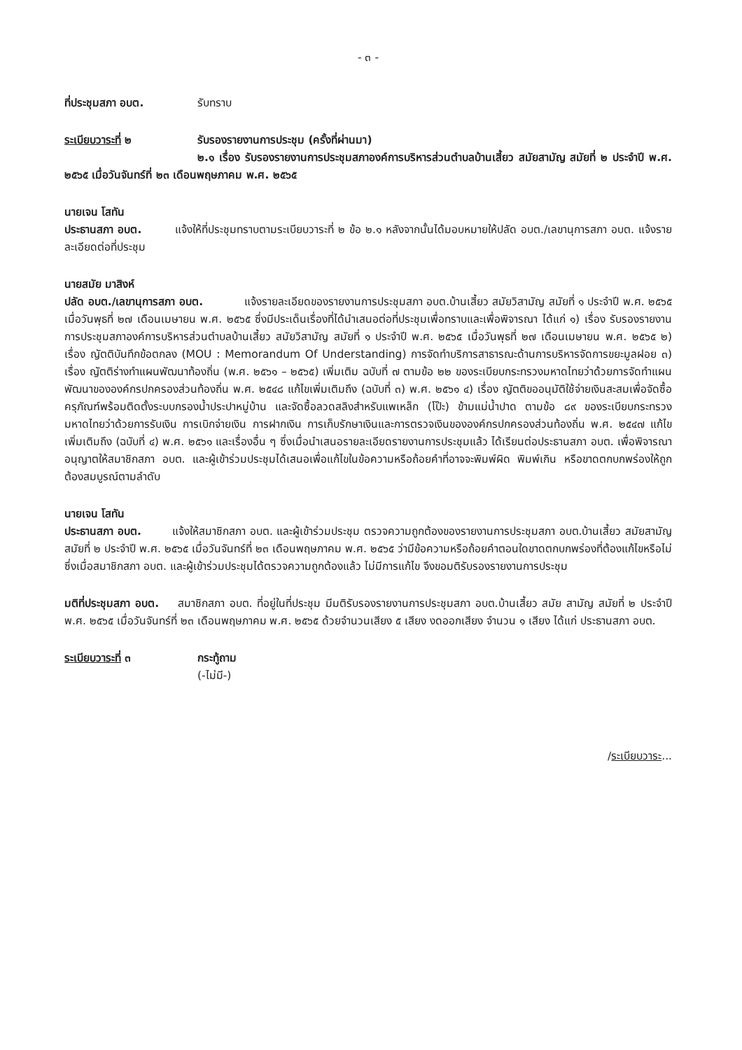- ๓ -
ที่ประชุมสภา อบต. รับทราบ
ระเบียบวาระที่ ๒ รับรองรายงานการประชุม (ครั้งที่ผ่านมา)
๒.๑ เรื่อง รับรองรายงานการประชุมสภาองค์การบริหารส่วนตำบลบ้านเสี้ยว สมัยสามัญ สมัยที่ ๒ ประจำปี พ.ศ. ๒๕๖๕ เมื่อวันจันทร์ที่ ๒๓ เดือนพฤษภาคม พ.ศ. ๒๕๖๕
นายเจน โสทัน
ประธานสภา อบต. แจ้งให้ที่ประชุมทราบตามระเบียบวาระที่ ๒ ข้อ ๒.๑ หลังจากนั้นได้มอบหมายให้ปลัด อบต./เลขานุการสภา อบต. แจ้งรายละเอียดต่อที่ประชุม
นายสมัย มาสิงห์
ปลัด อบต./เลขานุการสภา อบต. แจ้งรายละเอียดของรายงานการประชุมสภา อบต.บ้านเสี้ยว สมัยวิสามัญ สมัยที่ ๑ ประจำปี พ.ศ. ๒๕๖๕ เมื่อวันพุธที่ ๒๗ เดือนเมษายน พ.ศ. ๒๕๖๕ ซึ่งมีประเด็นเรื่องที่ได้นำเสนอต่อที่ประชุมเพื่อทราบและเพื่อพิจารณา ได้แก่ ๑) เรื่อง รับรองรายงานการประชุมสภาองค์การบริหารส่วนตำบลบ้านเสี้ยว สมัยวิสามัญ สมัยที่ ๑ ประจำปี พ.ศ. ๒๕๖๕ เมื่อวันพุธที่ ๒๗ เดือนเมษายน พ.ศ. ๒๕๖๕ ๒) เรื่อง ญัตติบันทึกข้อตกลง (MOU : Memorandum Of Understanding) การจัดทำบริการสาธารณะด้านการบริหารจัดการขยะมูลฝอย ๓) เรื่อง ญัตติร่างทำแผนพัฒนาท้องถิ่น (พ.ศ. ๒๕๖๑ – ๒๕๖๕) เพิ่มเติม ฉบับที่ ๗ ตามข้อ ๒๒ ของระเบียบกระทรวงมหาดไทยว่าด้วยการจัดทำแผนพัฒนาขององค์กรปกครองส่วนท้องถิ่น พ.ศ. ๒๕๔๘ แก้ไขเพิ่มเติมถึง (ฉบับที่ ๓) พ.ศ. ๒๕๖๑ ๔) เรื่อง ญัตติขออนุมัติใช้จ่ายเงินสะสมเพื่อจัดซื้อครุภัณฑ์พร้อมติดตั้งระบบกรองน้ำประปาหมู่บ้าน และจัดซื้อลวดสลิงสำหรับแพเหล็ก (โป๊ะ) ข้ามแม่น้ำปาด ตามข้อ ๘๙ ของระเบียบกระทรวงมหาดไทยว่าด้วยการรับเงิน การเบิกจ่ายเงิน การฝากเงิน การเก็บรักษาเงินและการตรวจเงินขององค์กรปกครองส่วนท้องถิ่น พ.ศ. ๒๕๔๗ แก้ไขเพิ่มเติมถึง (ฉบับที่ ๔) พ.ศ. ๒๕๖๑ และเรื่องอื่น ๆ ซึ่งเมื่อนำเสนอรายละเอียดรายงานการประชุมแล้ว ได้เรียนต่อประธานสภา อบต. เพื่อพิจารณาอนุญาตให้สมาชิกสภา อบต. และผู้เข้าร่วมประชุมได้เสนอเพื่อแก้ไขในข้อความหรือถ้อยคำที่อาจจะพิมพ์ผิด พิมพ์เกิน หรือขาดตกบกพร่องให้ถูกต้องสมบูรณ์ตามลำดับ
นายเจน โสทัน
ประธานสภา อบต. แจ้งให้สมาชิกสภา อบต. และผู้เข้าร่วมประชุม ตรวจความถูกต้องของรายงานการประชุมสภา อบต.บ้านเสี้ยว สมัยสามัญ สมัยที่ ๒ ประจำปี พ.ศ. ๒๕๖๕ เมื่อวันจันทร์ที่ ๒๓ เดือนพฤษภาคม พ.ศ. ๒๕๖๕ ว่ามีข้อความหรือถ้อยคำตอนใดขาดตกบกพร่องที่ต้องแก้ไขหรือไม่ ซึ่งเมื่อสมาชิกสภา อบต. และผู้เข้าร่วมประชุมได้ตรวจความถูกต้องแล้ว ไม่มีการแก้ไข จึงขอมติรับรองรายงานการประชุม
มติที่ประชุมสภา อบต. สมาชิกสภา อบต. ที่อยู่ในที่ประชุม มีมติรับรองรายงานการประชุมสภา อบต.บ้านเสี้ยว สมัย สามัญ สมัยที่ ๒ ประจำปี พ.ศ. ๒๕๖๕ เมื่อวันจันทร์ที่ ๒๓ เดือนพฤษภาคม พ.ศ. ๒๕๖๕ ด้วยจำนวนเสียง ๕ เสียง งดออกเสียง จำนวน ๑ เสียง ได้แก่ ประธานสภา อบต.
ระเบียบวาระที่ ๓ กระทู้ถาม
(-ไม่มี-)
/ระเบียบวาระ...